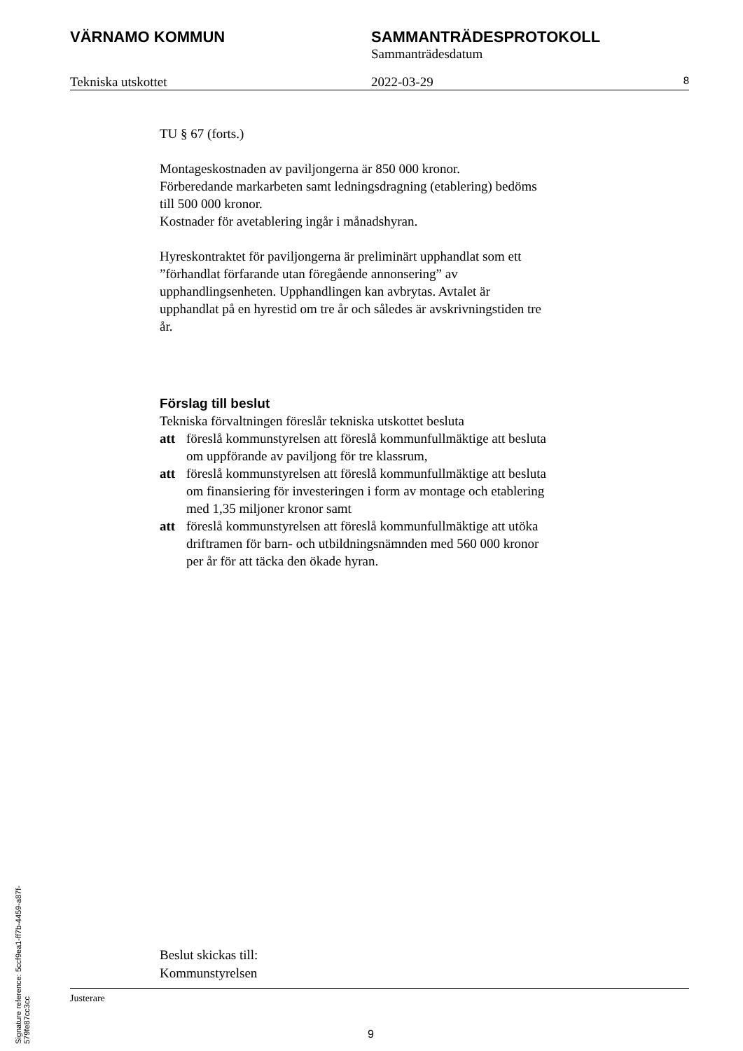VÄRNAMO KOMMUN SAMMANTRÄDESPROTOKOLL
Sammanträdesdatum
Tekniska utskottet 2022-03-29
8
TU § 67 (forts.)
Montageskostnaden av paviljongerna är 850 000 kronor.
Förberedande markarbeten samt ledningsdragning (etablering) bedöms till 500 000 kronor.
Kostnader för avetablering ingår i månadshyran.
Hyreskontraktet för paviljongerna är preliminärt upphandlat som ett ”förhandlat förfarande utan föregående annonsering” av upphandlingsenheten. Upphandlingen kan avbrytas. Avtalet är upphandlat på en hyrestid om tre år och således är avskrivningstiden tre år.
Förslag till beslut
Tekniska förvaltningen föreslår tekniska utskottet besluta
att föreslå kommunstyrelsen att föreslå kommunfullmäktige att besluta om uppförande av paviljong för tre klassrum,
att föreslå kommunstyrelsen att föreslå kommunfullmäktige att besluta om finansiering för investeringen i form av montage och etablering med 1,35 miljoner kronor samt
att föreslå kommunstyrelsen att föreslå kommunfullmäktige att utöka driftramen för barn- och utbildningsnämnden med 560 000 kronor per år för att täcka den ökade hyran.
Beslut skickas till:
Kommunstyrelsen
Justerare
9
Signature reference: 5ccf9ea1-ff7b-4459-a87f-579fe87cc3cc